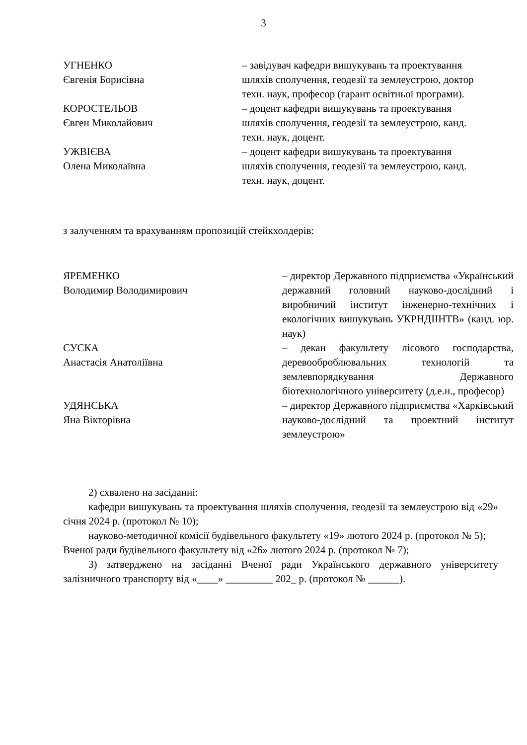3
УГНЕНКО
Євгенія Борисівна
– завідувач кафедри вишукувань та проектування шляхів сполучення, геодезії та землеустрою, доктор техн. наук, професор (гарант освітньої програми).
КОРОСТЕЛЬОВ
Євген Миколайович
– доцент кафедри вишукувань та проектування шляхів сполучення, геодезії та землеустрою, канд. техн. наук, доцент.
УЖВІЄВА
Олена Миколаївна
– доцент кафедри вишукувань та проектування шляхів сполучення, геодезії та землеустрою, канд. техн. наук, доцент.
з залученням та врахуванням пропозицій стейкхолдерів:
ЯРЕМЕНКО
Володимир Володимирович
– директор Державного підприємства «Український державний головний науково-дослідний і виробничий інститут інженерно-технічних і екологічних вишукувань УКРНДІІНТВ» (канд. юр. наук)
СУСКА
Анастасія Анатоліївна
– декан факультету лісового господарства, деревооброблювальних технологій та землевпорядкування Державного біотехнологічного університету (д.е.н., професор)
УДЯНСЬКА
Яна Вікторівна
– директор Державного підприємства «Харківський науково-дослідний та проектний інститут землеустрою»
2) схвалено на засіданні:
кафедри вишукувань та проектування шляхів сполучення, геодезії та землеустрою від «29» січня 2024 р. (протокол № 10);
науково-методичної комісії будівельного факультету «19» лютого 2024 р. (протокол № 5);
Вченої ради будівельного факультету від «26» лютого 2024 р. (протокол № 7);
3) затверджено на засіданні Вченої ради Українського державного університету залізничного транспорту від «____» _________ 202_ р. (протокол № ______).